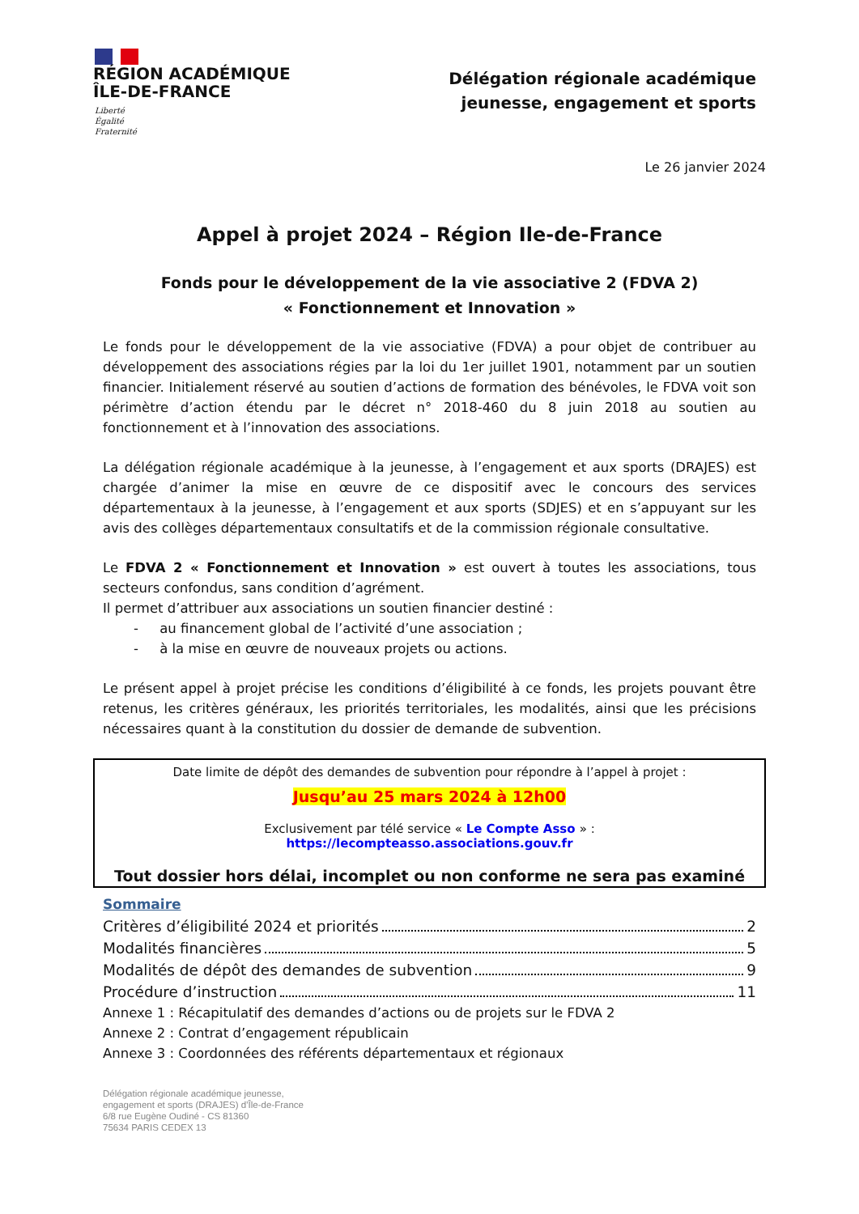RÉGION ACADÉMIQUE
ÎLE-DE-FRANCE
Liberté
Égalité
Fraternité
Délégation régionale académique
jeunesse, engagement et sports
Le 26 janvier 2024
Appel à projet 2024 – Région Ile-de-France
Fonds pour le développement de la vie associative 2 (FDVA 2)
« Fonctionnement et Innovation »
Le fonds pour le développement de la vie associative (FDVA) a pour objet de contribuer au développement des associations régies par la loi du 1er juillet 1901, notamment par un soutien financier. Initialement réservé au soutien d’actions de formation des bénévoles, le FDVA voit son périmètre d’action étendu par le décret n° 2018-460 du 8 juin 2018 au soutien au fonctionnement et à l’innovation des associations.
La délégation régionale académique à la jeunesse, à l’engagement et aux sports (DRAJES) est chargée d’animer la mise en œuvre de ce dispositif avec le concours des services départementaux à la jeunesse, à l’engagement et aux sports (SDJES) et en s’appuyant sur les avis des collèges départementaux consultatifs et de la commission régionale consultative.
Le FDVA 2 « Fonctionnement et Innovation » est ouvert à toutes les associations, tous secteurs confondus, sans condition d’agrément.
Il permet d’attribuer aux associations un soutien financier destiné :
- au financement global de l’activité d’une association ;
- à la mise en œuvre de nouveaux projets ou actions.
Le présent appel à projet précise les conditions d’éligibilité à ce fonds, les projets pouvant être retenus, les critères généraux, les priorités territoriales, les modalités, ainsi que les précisions nécessaires quant à la constitution du dossier de demande de subvention.
Date limite de dépôt des demandes de subvention pour répondre à l’appel à projet :
Jusqu’au 25 mars 2024 à 12h00
Exclusivement par télé service « Le Compte Asso » :
https://lecompteasso.associations.gouv.fr
Tout dossier hors délai, incomplet ou non conforme ne sera pas examiné
Sommaire
Critères d’éligibilité 2024 et priorités 2
Modalités financières 5
Modalités de dépôt des demandes de subvention 9
Procédure d’instruction 11
Annexe 1 : Récapitulatif des demandes d’actions ou de projets sur le FDVA 2
Annexe 2 : Contrat d’engagement républicain
Annexe 3 : Coordonnées des référents départementaux et régionaux
Délégation régionale académique jeunesse,
engagement et sports (DRAJES) d’Île-de-France
6/8 rue Eugène Oudiné - CS 81360
75634 PARIS CEDEX 13